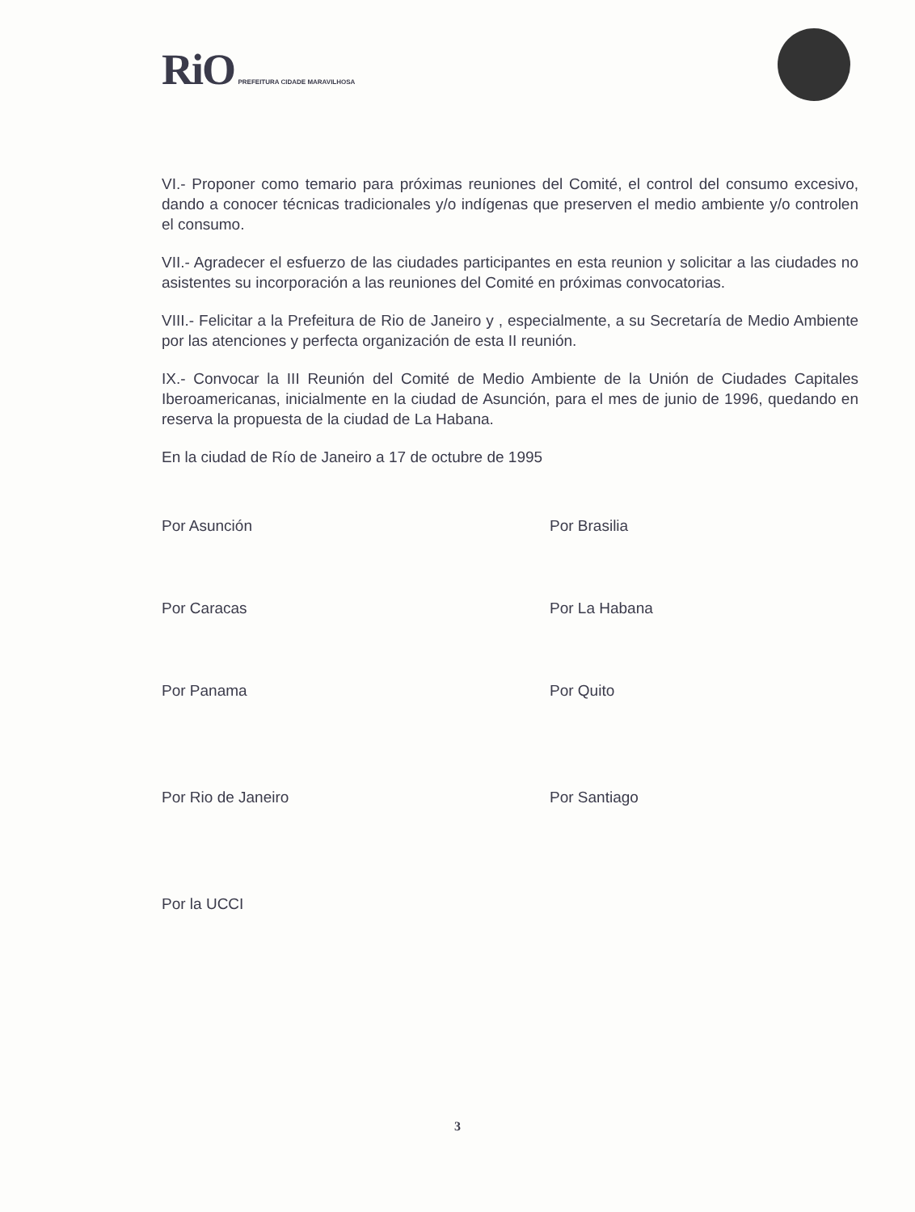RiO PREFEITURA CIDADE MARAVILHOSA
VI.- Proponer como temario para próximas reuniones del Comité, el control del consumo excesivo, dando a conocer técnicas tradicionales y/o indígenas que preserven el medio ambiente y/o controlen el consumo.
VII.- Agradecer el esfuerzo de las ciudades participantes en esta reunion y solicitar a las ciudades no asistentes su incorporación a las reuniones del Comité en próximas convocatorias.
VIII.- Felicitar a la Prefeitura de Rio de Janeiro y , especialmente, a su Secretaría de Medio Ambiente por las atenciones y perfecta organización de esta II reunión.
IX.- Convocar la III Reunión del Comité de Medio Ambiente de la Unión de Ciudades Capitales Iberoamericanas, inicialmente en la ciudad de Asunción, para el mes de junio de 1996, quedando en reserva la propuesta de la ciudad de La Habana.
En la ciudad de Río de Janeiro a 17 de octubre de 1995
Por Asunción
Por Brasilia
Por Caracas
Por La Habana
Por Panama
Por Quito
Por Rio de Janeiro
Por Santiago
Por la UCCI
3